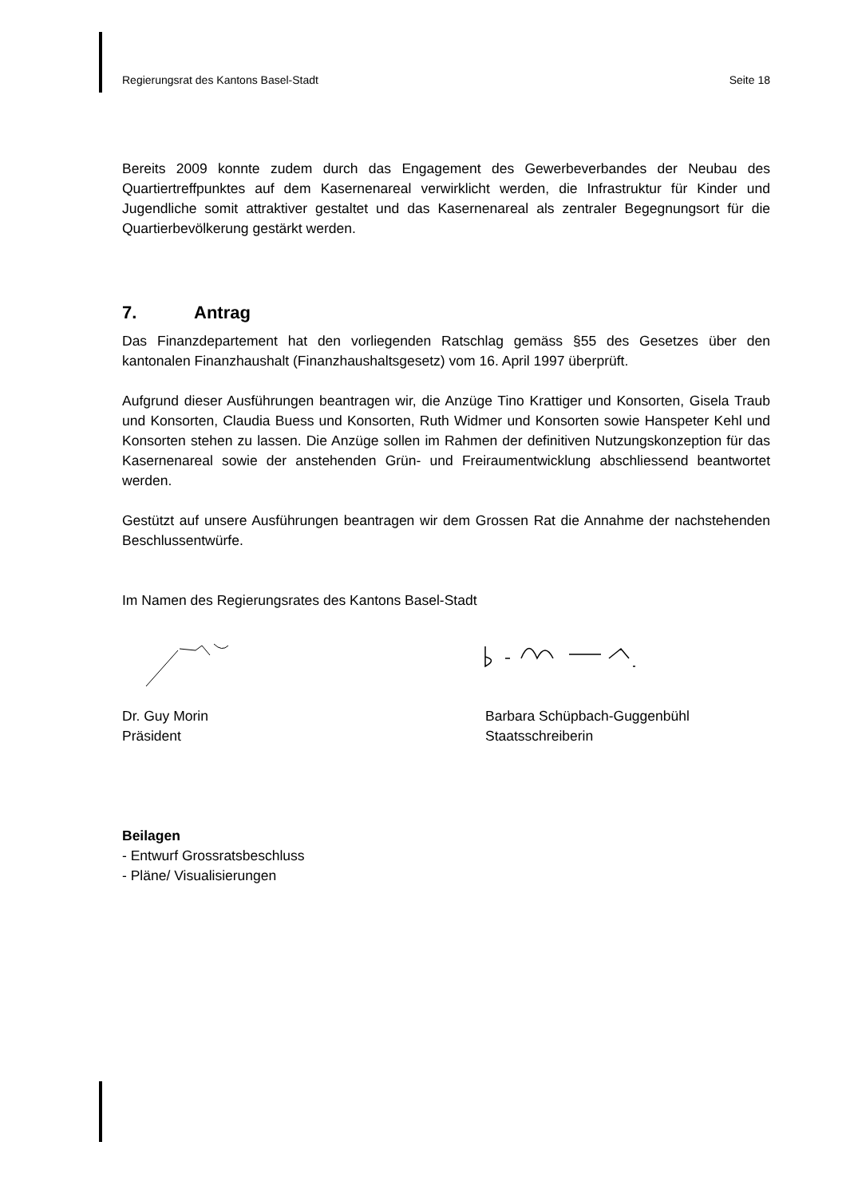Regierungsrat des Kantons Basel-Stadt Seite 18
Bereits 2009 konnte zudem durch das Engagement des Gewerbeverbandes der Neubau des Quartiertreffpunktes auf dem Kasernenareal verwirklicht werden, die Infrastruktur für Kinder und Jugendliche somit attraktiver gestaltet und das Kasernenareal als zentraler Begegnungsort für die Quartierbevölkerung gestärkt werden.
7. Antrag
Das Finanzdepartement hat den vorliegenden Ratschlag gemäss §55 des Gesetzes über den kantonalen Finanzhaushalt (Finanzhaushaltsgesetz) vom 16. April 1997 überprüft.
Aufgrund dieser Ausführungen beantragen wir, die Anzüge Tino Krattiger und Konsorten, Gisela Traub und Konsorten, Claudia Buess und Konsorten, Ruth Widmer und Konsorten sowie Hanspeter Kehl und Konsorten stehen zu lassen. Die Anzüge sollen im Rahmen der definitiven Nutzungskonzeption für das Kasernenareal sowie der anstehenden Grün- und Freiraumentwicklung abschliessend beantwortet werden.
Gestützt auf unsere Ausführungen beantragen wir dem Grossen Rat die Annahme der nachstehenden Beschlussentwürfe.
Im Namen des Regierungsrates des Kantons Basel-Stadt
Dr. Guy Morin
Präsident
Barbara Schüpbach-Guggenbühl
Staatsschreiberin
Beilagen
- Entwurf Grossratsbeschluss
- Pläne/ Visualisierungen